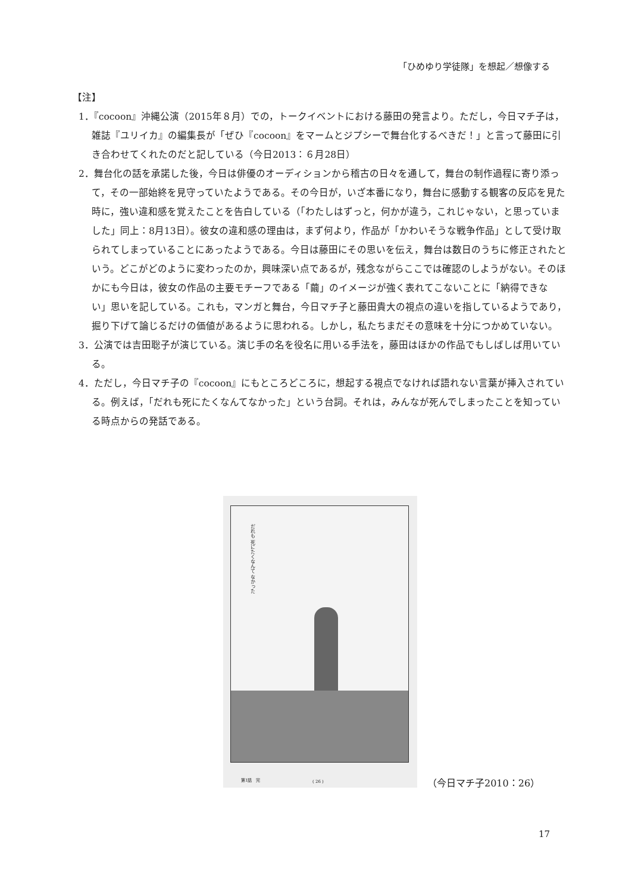「ひめゆり学徒隊」を想起／想像する
【注】
1．『cocoon』沖縄公演（2015年８月）での，トークイベントにおける藤田の発言より。ただし，今日マチ子は，雑誌『ユリイカ』の編集長が「ぜひ『cocoon』をマームとジプシーで舞台化するべきだ！」と言って藤田に引き合わせてくれたのだと記している（今日2013：６月28日）
2．舞台化の話を承諾した後，今日は俳優のオーディションから稽古の日々を通して，舞台の制作過程に寄り添って，その一部始終を見守っていたようである。その今日が，いざ本番になり，舞台に感動する観客の反応を見た時に，強い違和感を覚えたことを告白している（「わたしはずっと，何かが違う，これじゃない，と思っていました」同上：8月13日）。彼女の違和感の理由は，まず何より，作品が「かわいそうな戦争作品」として受け取られてしまっていることにあったようである。今日は藤田にその思いを伝え，舞台は数日のうちに修正されたという。どこがどのように変わったのか，興味深い点であるが，残念ながらここでは確認のしようがない。そのほかにも今日は，彼女の作品の主要モチーフである「繭」のイメージが強く表れてこないことに「納得できない」思いを記している。これも，マンガと舞台，今日マチ子と藤田貴大の視点の違いを指しているようであり，掘り下げて論じるだけの価値があるように思われる。しかし，私たちまだその意味を十分につかめていない。
3．公演では吉田聡子が演じている。演じ手の名を役名に用いる手法を，藤田はほかの作品でもしばしば用いている。
4．ただし，今日マチ子の『cocoon』にもところどころに，想起する視点でなければ語れない言葉が挿入されている。例えば，「だれも死にたくなんてなかった」という台詞。それは，みんなが死んでしまったことを知っている時点からの発話である。
だれも 死にたくなんて なかった
第1話　完 ( 26 )
（今日マチ子2010：26）
17